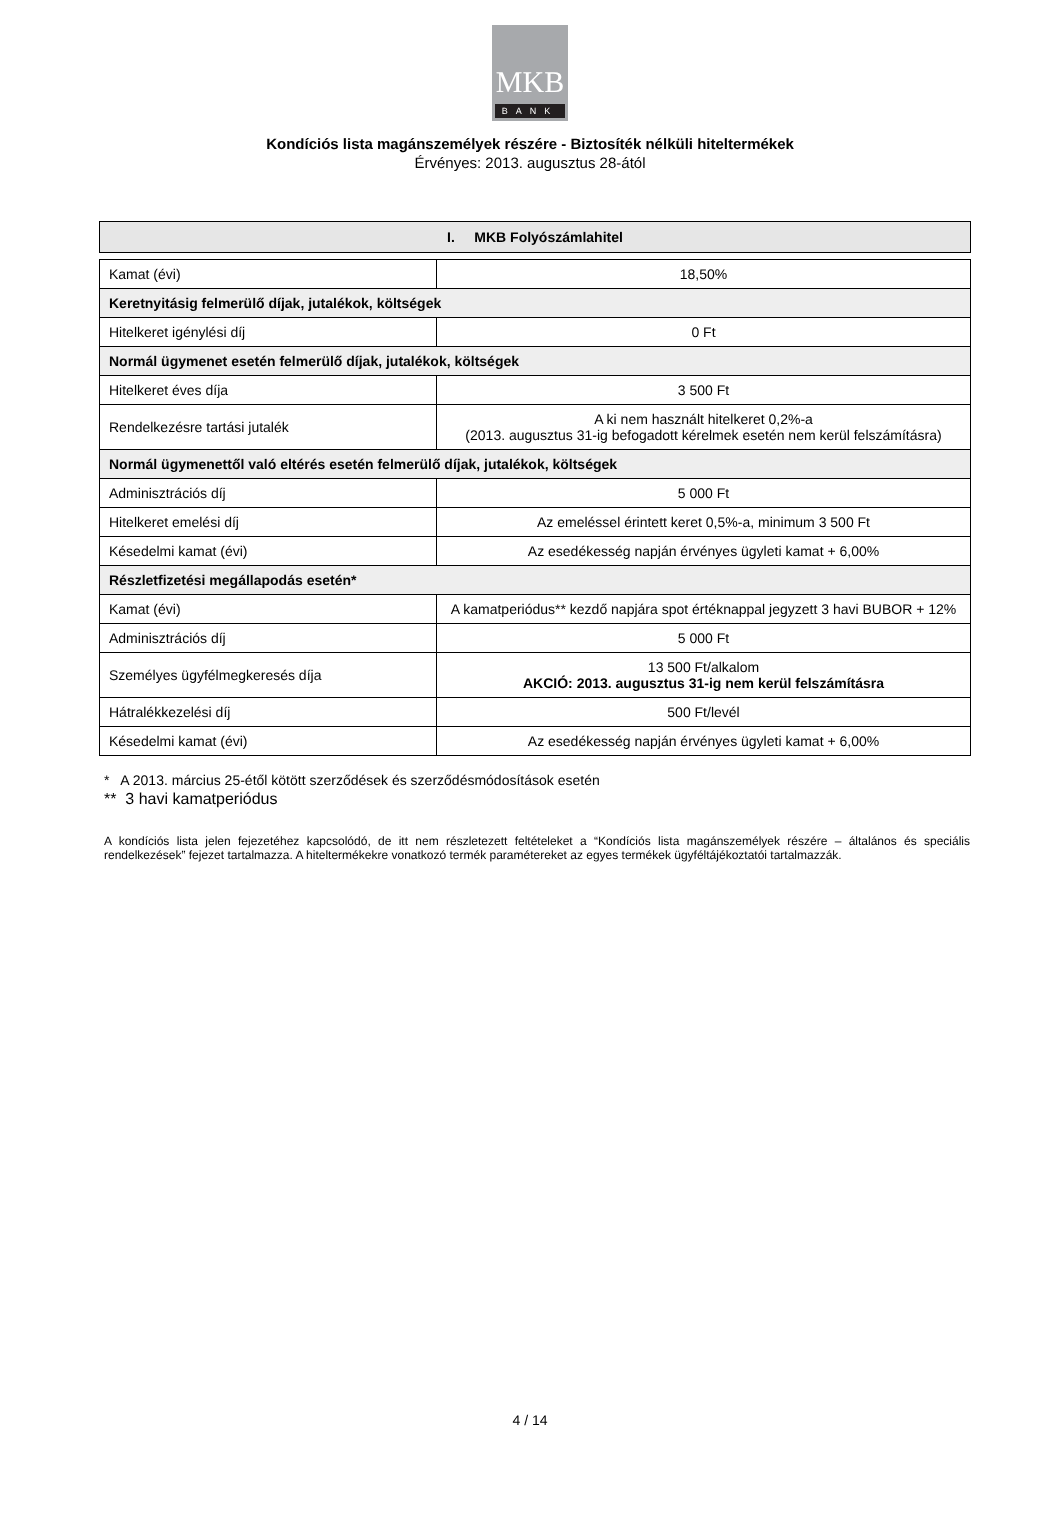MKB
BANK
Kondíciós lista magánszemélyek részére - Biztosíték nélküli hiteltermékek
Érvényes: 2013. augusztus 28-ától
I. MKB Folyószámlahitel
| Kamat (évi) | 18,50% |
| Keretnyitásig felmerülő díjak, jutalékok, költségek | |
| Hitelkeret igénylési díj | 0 Ft |
| Normál ügymenet esetén felmerülő díjak, jutalékok, költségek | |
| Hitelkeret éves díja | 3 500 Ft |
| Rendelkezésre tartási jutalék | A ki nem használt hitelkeret 0,2%-a (2013. augusztus 31-ig befogadott kérelmek esetén nem kerül felszámításra) |
| Normál ügymenettől való eltérés esetén felmerülő díjak, jutalékok, költségek | |
| Adminisztrációs díj | 5 000 Ft |
| Hitelkeret emelési díj | Az emeléssel érintett keret 0,5%-a, minimum 3 500 Ft |
| Késedelmi kamat (évi) | Az esedékesség napján érvényes ügyleti kamat + 6,00% |
| Részletfizetési megállapodás esetén* | |
| Kamat (évi) | A kamatperiódus** kezdő napjára spot értéknappal jegyzett 3 havi BUBOR + 12% |
| Adminisztrációs díj | 5 000 Ft |
| Személyes ügyfélmegkeresés díja | 13 500 Ft/alkalom AKCIÓ: 2013. augusztus 31-ig nem kerül felszámításra |
| Hátralékkezelési díj | 500 Ft/levél |
| Késedelmi kamat (évi) | Az esedékesség napján érvényes ügyleti kamat + 6,00% |
* A 2013. március 25-étől kötött szerződések és szerződésmódosítások esetén
** 3 havi kamatperiódus
A kondíciós lista jelen fejezetéhez kapcsolódó, de itt nem részletezett feltételeket a “Kondíciós lista magánszemélyek részére – általános és speciális rendelkezések” fejezet tartalmazza. A hiteltermékekre vonatkozó termék paramétereket az egyes termékek ügyféltájékoztatói tartalmazzák.
4 / 14